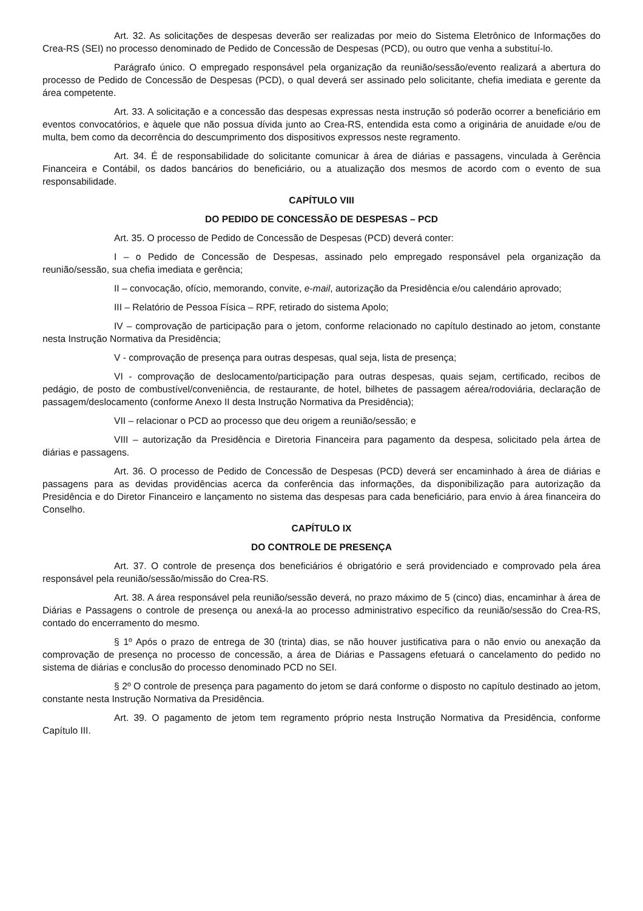Art. 32. As solicitações de despesas deverão ser realizadas por meio do Sistema Eletrônico de Informações do Crea-RS (SEI) no processo denominado de Pedido de Concessão de Despesas (PCD), ou outro que venha a substituí-lo.
Parágrafo único. O empregado responsável pela organização da reunião/sessão/evento realizará a abertura do processo de Pedido de Concessão de Despesas (PCD), o qual deverá ser assinado pelo solicitante, chefia imediata e gerente da área competente.
Art. 33. A solicitação e a concessão das despesas expressas nesta instrução só poderão ocorrer a beneficiário em eventos convocatórios, e àquele que não possua dívida junto ao Crea-RS, entendida esta como a originária de anuidade e/ou de multa, bem como da decorrência do descumprimento dos dispositivos expressos neste regramento.
Art. 34. É de responsabilidade do solicitante comunicar à área de diárias e passagens, vinculada à Gerência Financeira e Contábil, os dados bancários do beneficiário, ou a atualização dos mesmos de acordo com o evento de sua responsabilidade.
CAPÍTULO VIII
DO PEDIDO DE CONCESSÃO DE DESPESAS – PCD
Art. 35. O processo de Pedido de Concessão de Despesas (PCD) deverá conter:
I – o Pedido de Concessão de Despesas, assinado pelo empregado responsável pela organização da reunião/sessão, sua chefia imediata e gerência;
II – convocação, ofício, memorando, convite, e-mail, autorização da Presidência e/ou calendário aprovado;
III – Relatório de Pessoa Física – RPF, retirado do sistema Apolo;
IV – comprovação de participação para o jetom, conforme relacionado no capítulo destinado ao jetom, constante nesta Instrução Normativa da Presidência;
V - comprovação de presença para outras despesas, qual seja, lista de presença;
VI - comprovação de deslocamento/participação para outras despesas, quais sejam, certificado, recibos de pedágio, de posto de combustível/conveniência, de restaurante, de hotel, bilhetes de passagem aérea/rodoviária, declaração de passagem/deslocamento (conforme Anexo II desta Instrução Normativa da Presidência);
VII – relacionar o PCD ao processo que deu origem a reunião/sessão; e
VIII – autorização da Presidência e Diretoria Financeira para pagamento da despesa, solicitado pela ártea de diárias e passagens.
Art. 36. O processo de Pedido de Concessão de Despesas (PCD) deverá ser encaminhado à área de diárias e passagens para as devidas providências acerca da conferência das informações, da disponibilização para autorização da Presidência e do Diretor Financeiro e lançamento no sistema das despesas para cada beneficiário, para envio à área financeira do Conselho.
CAPÍTULO IX
DO CONTROLE DE PRESENÇA
Art. 37. O controle de presença dos beneficiários é obrigatório e será providenciado e comprovado pela área responsável pela reunião/sessão/missão do Crea-RS.
Art. 38. A área responsável pela reunião/sessão deverá, no prazo máximo de 5 (cinco) dias, encaminhar à área de Diárias e Passagens o controle de presença ou anexá-la ao processo administrativo específico da reunião/sessão do Crea-RS, contado do encerramento do mesmo.
§ 1º Após o prazo de entrega de 30 (trinta) dias, se não houver justificativa para o não envio ou anexação da comprovação de presença no processo de concessão, a área de Diárias e Passagens efetuará o cancelamento do pedido no sistema de diárias e conclusão do processo denominado PCD no SEI.
§ 2º O controle de presença para pagamento do jetom se dará conforme o disposto no capítulo destinado ao jetom, constante nesta Instrução Normativa da Presidência.
Art. 39. O pagamento de jetom tem regramento próprio nesta Instrução Normativa da Presidência, conforme Capítulo III.